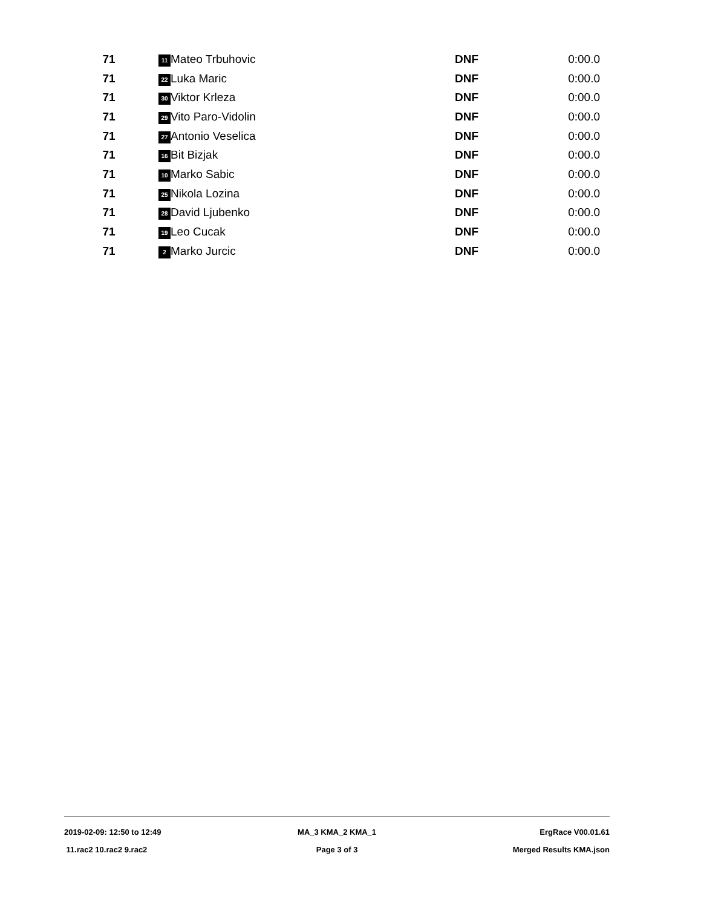| 71 | 11 | Mateo Trbuhovic | DNF | 0:00.0 |
| 71 | 22 | Luka Maric | DNF | 0:00.0 |
| 71 | 30 | Viktor Krleza | DNF | 0:00.0 |
| 71 | 29 | Vito Paro-Vidolin | DNF | 0:00.0 |
| 71 | 27 | Antonio Veselica | DNF | 0:00.0 |
| 71 | 16 | Bit Bizjak | DNF | 0:00.0 |
| 71 | 10 | Marko Sabic | DNF | 0:00.0 |
| 71 | 25 | Nikola Lozina | DNF | 0:00.0 |
| 71 | 28 | David Ljubenko | DNF | 0:00.0 |
| 71 | 19 | Leo Cucak | DNF | 0:00.0 |
| 71 | 2 | Marko Jurcic | DNF | 0:00.0 |
| 2019-02-09: 12:50 to 12:49 | MA_3 KMA_2 KMA_1 | ErgRace V00.01.61 |
| 11.rac2 10.rac2 9.rac2 | Page 3 of 3 | Merged Results KMA.json |